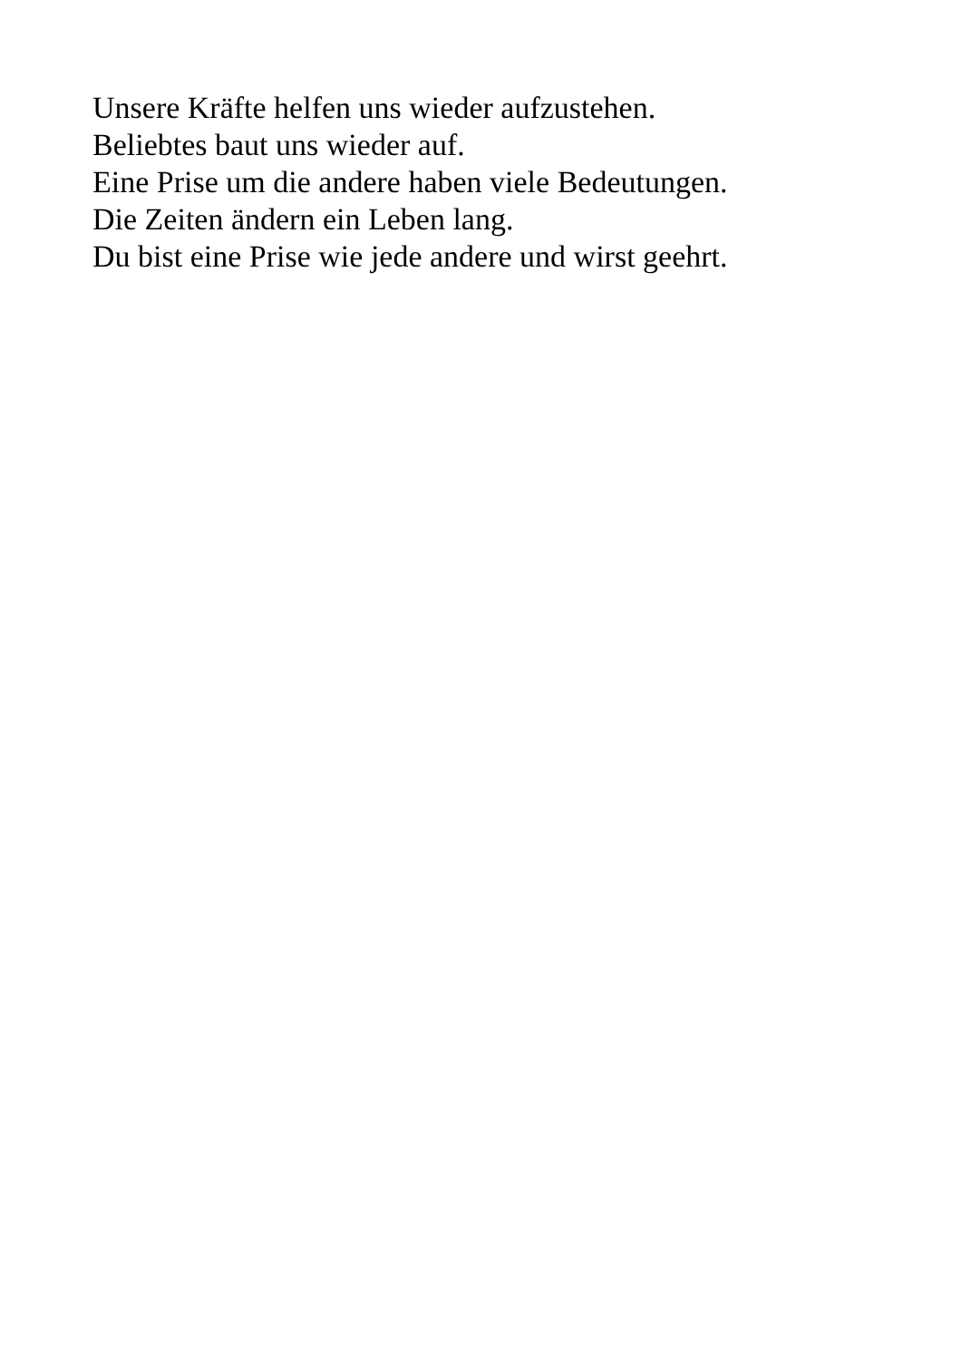Unsere Kräfte helfen uns wieder aufzustehen.
Beliebtes baut uns wieder auf.
Eine Prise um die andere haben viele Bedeutungen.
Die Zeiten ändern ein Leben lang.
Du bist eine Prise wie jede andere und wirst geehrt.